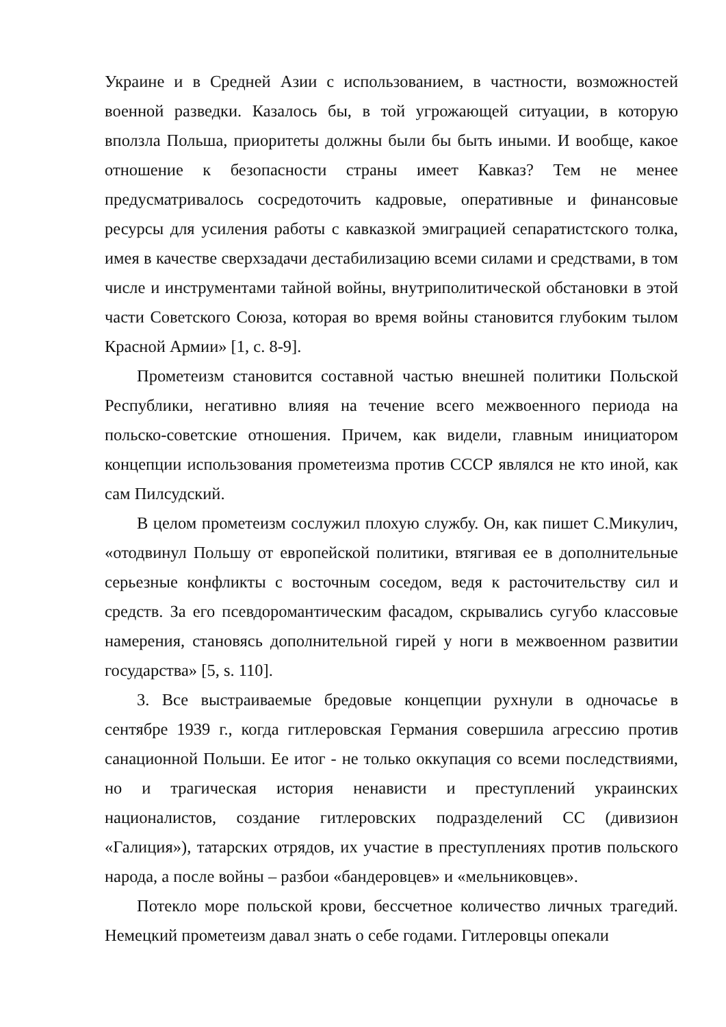Украине и в Средней Азии с использованием, в частности, возможностей военной разведки. Казалось бы, в той угрожающей ситуации, в которую вползла Польша, приоритеты должны были бы быть иными. И вообще, какое отношение к безопасности страны имеет Кавказ? Тем не менее предусматривалось сосредоточить кадровые, оперативные и финансовые ресурсы для усиления работы с кавказкой эмиграцией сепаратистского толка, имея в качестве сверхзадачи дестабилизацию всеми силами и средствами, в том числе и инструментами тайной войны, внутриполитической обстановки в этой части Советского Союза, которая во время войны становится глубоким тылом Красной Армии» [1, с. 8-9].
Прометеизм становится составной частью внешней политики Польской Республики, негативно влияя на течение всего межвоенного периода на польско-советские отношения. Причем, как видели, главным инициатором концепции использования прометеизма против СССР являлся не кто иной, как сам Пилсудский.
В целом прометеизм сослужил плохую службу. Он, как пишет С.Микулич, «отодвинул Польшу от европейской политики, втягивая ее в дополнительные серьезные конфликты с восточным соседом, ведя к расточительству сил и средств. За его псевдоромантическим фасадом, скрывались сугубо классовые намерения, становясь дополнительной гирей у ноги в межвоенном развитии государства» [5, s. 110].
3. Все выстраиваемые бредовые концепции рухнули в одночасье в сентябре 1939 г., когда гитлеровская Германия совершила агрессию против санационной Польши. Ее итог - не только оккупация со всеми последствиями, но и трагическая история ненависти и преступлений украинских националистов, создание гитлеровских подразделений СС (дивизион «Галиция»), татарских отрядов, их участие в преступлениях против польского народа, а после войны – разбои «бандеровцев» и «мельниковцев».
Потекло море польской крови, бессчетное количество личных трагедий. Немецкий прометеизм давал знать о себе годами. Гитлеровцы опекали